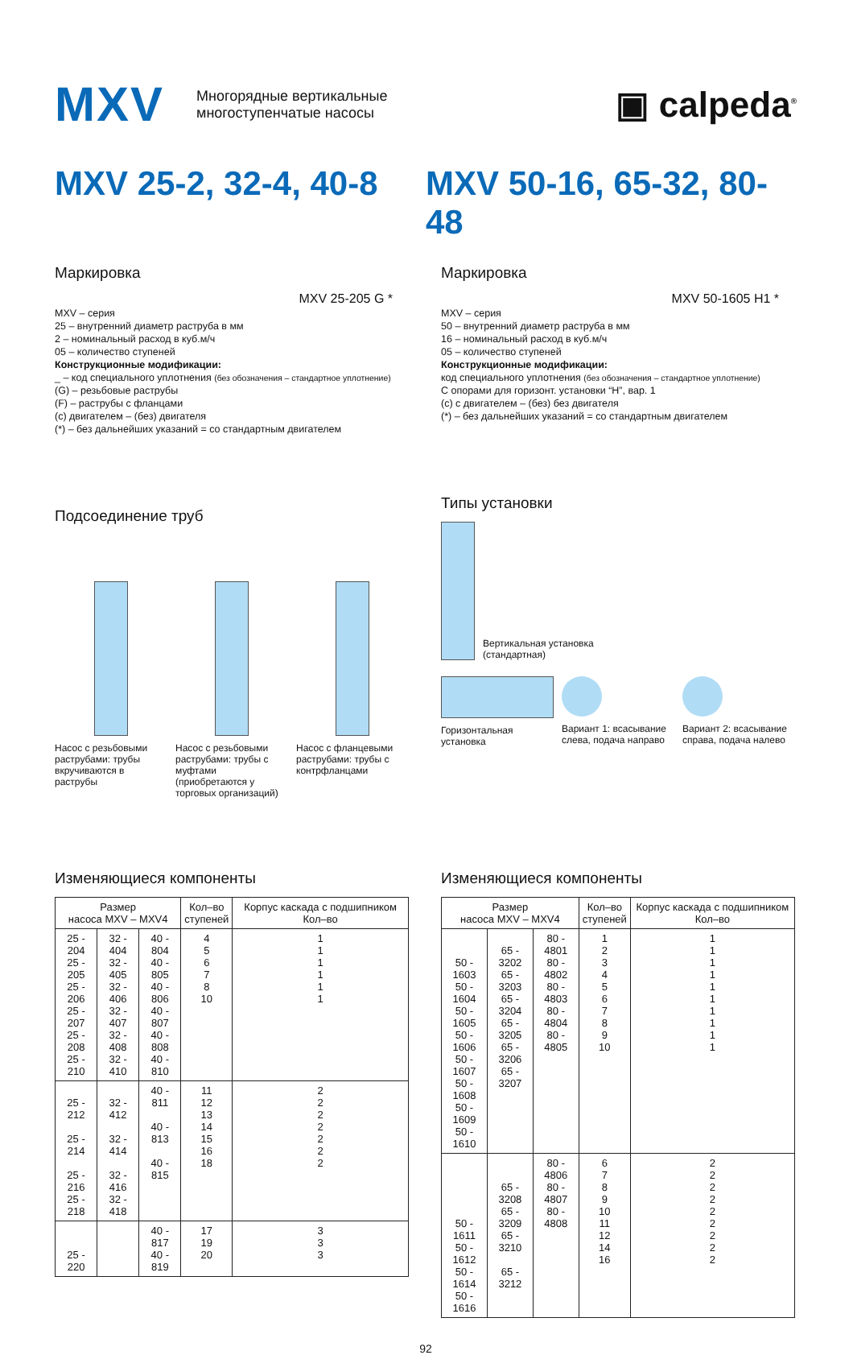MXV Многорядные вертикальные
многоступенчатые насосы ▣ calpeda<sup>®</sup>
MXV 25-2, 32-4, 40-8
MXV 50-16, 65-32, 80-48
Маркировка
MXV 25-205 G *
MXV – серия
25 – внутренний диаметр раструба в мм
2 – номинальный расход в куб.м/ч
05 – количество ступеней
Конструкционные модификации:
_ – код специального уплотнения (без обозначения – стандартное уплотнение)
(G) – резьбовые раструбы
(F) – раструбы с фланцами
(c) двигателем – (без) двигателя
(*) – без дальнейших указаний = со стандартным двигателем
Подсоединение труб
Насос с резьбовыми раструбами: трубы вкручиваются в раструбы
Насос с резьбовыми раструбами: трубы с муфтами (приобретаются у торговых организаций)
Насос с фланцевыми раструбами: трубы с контрфланцами
Маркировка
MXV 50-1605 H1 *
MXV – серия
50 – внутренний диаметр раструба в мм
16 – номинальный расход в куб.м/ч
05 – количество ступеней
Конструкционные модификации:
код специального уплотнения (без обозначения – стандартное уплотнение)
С опорами для горизонт. установки “H”, вар. 1
(c) с двигателем – (без) без двигателя
(*) – без дальнейших указаний = со стандартным двигателем
Типы установки
Вертикальная установка
(стандартная)
Горизонтальная установка Вариант 1: всасывание слева, подача направо
Вариант 2: всасывание справа, подача налево
Изменяющиеся компоненты
| Размер насоса MXV – MXV4 | | | Кол–во ступеней | Корпус каскада с подшипником Кол–во |
| --- | --- | --- | --- | --- |
| 25 - 204 25 - 205 25 - 206 25 - 207 25 - 208 25 - 210 | 32 - 404 32 - 405 32 - 406 32 - 407 32 - 408 32 - 410 | 40 - 804 40 - 805 40 - 806 40 - 807 40 - 808 40 - 810 | 4 5 6 7 8 10 | 1 1 1 1 1 1 |
| 25 - 212 25 - 214 25 - 216 25 - 218 | 32 - 412 32 - 414 32 - 416 32 - 418 | 40 - 811 40 - 813 40 - 815 | 11 12 13 14 15 16 18 | 2 2 2 2 2 2 2 |
| 25 - 220 | | 40 - 817 40 - 819 | 17 19 20 | 3 3 3 |
Изменяющиеся компоненты
| Размер насоса MXV – MXV4 | | | Кол–во ступеней | Корпус каскада с подшипником Кол–во |
| --- | --- | --- | --- | --- |
| 50 - 1603 50 - 1604 50 - 1605 50 - 1606 50 - 1607 50 - 1608 50 - 1609 50 - 1610 | 65 - 3202 65 - 3203 65 - 3204 65 - 3205 65 - 3206 65 - 3207 | 80 - 4801 80 - 4802 80 - 4803 80 - 4804 80 - 4805 | 1 2 3 4 5 6 7 8 9 10 | 1 1 1 1 1 1 1 1 1 1 |
| 50 - 1611 50 - 1612 50 - 1614 50 - 1616 | 65 - 3208 65 - 3209 65 - 3210 65 - 3212 | 80 - 4806 80 - 4807 80 - 4808 | 6 7 8 9 10 11 12 14 16 | 2 2 2 2 2 2 2 2 2 |
92